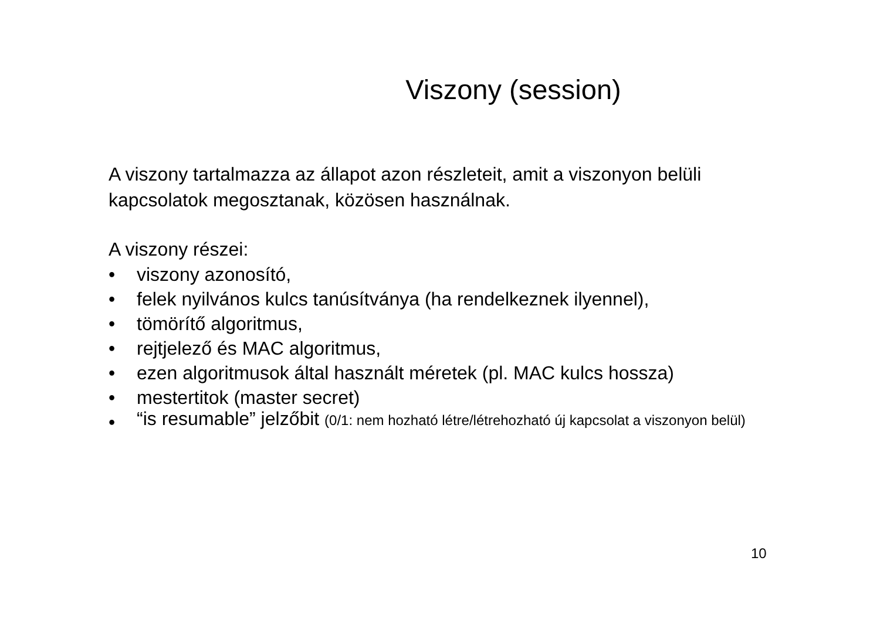Viszony (session)
A viszony tartalmazza az állapot azon részleteit, amit a viszonyon belüli kapcsolatok megosztanak, közösen használnak.
A viszony részei:
• viszony azonosító,
• felek nyilvános kulcs tanúsítványa (ha rendelkeznek ilyennel),
• tömörítő algoritmus,
• rejtjelező és MAC algoritmus,
• ezen algoritmusok által használt méretek (pl. MAC kulcs hossza)
• mestertitok (master secret)
• “is resumable” jelzőbit (0/1: nem hozható létre/létrehozható új kapcsolat a viszonyon belül)
10